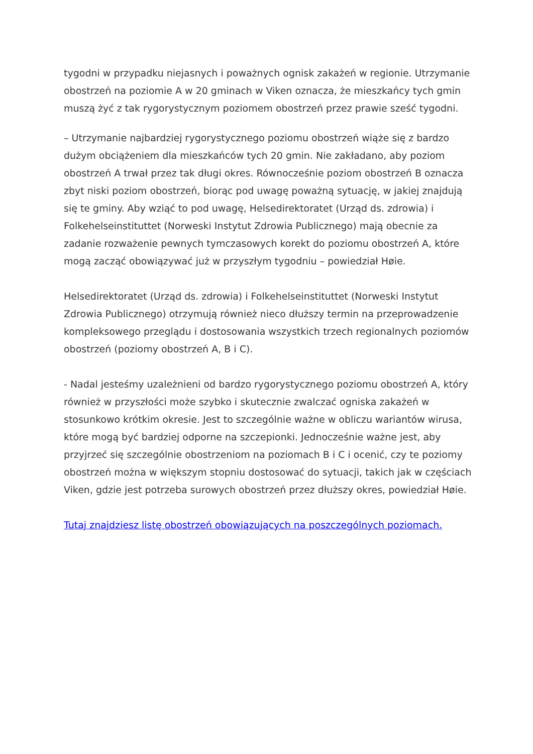tygodni w przypadku niejasnych i poważnych ognisk zakażeń w regionie. Utrzymanie obostrzeń na poziomie A w 20 gminach w Viken oznacza, że mieszkańcy tych gmin muszą żyć z tak rygorystycznym poziomem obostrzeń przez prawie sześć tygodni.
– Utrzymanie najbardziej rygorystycznego poziomu obostrzeń wiąże się z bardzo dużym obciążeniem dla mieszkańców tych 20 gmin. Nie zakładano, aby poziom obostrzeń A trwał przez tak długi okres. Równocześnie poziom obostrzeń B oznacza zbyt niski poziom obostrzeń, biorąc pod uwagę poważną sytuację, w jakiej znajdują się te gminy. Aby wziąć to pod uwagę, Helsedirektoratet (Urząd ds. zdrowia) i Folkehelseinstituttet (Norweski Instytut Zdrowia Publicznego) mają obecnie za zadanie rozważenie pewnych tymczasowych korekt do poziomu obostrzeń A, które mogą zacząć obowiązywać już w przyszłym tygodniu – powiedział Høie.
Helsedirektoratet (Urząd ds. zdrowia) i Folkehelseinstituttet (Norweski Instytut Zdrowia Publicznego) otrzymują również nieco dłuższy termin na przeprowadzenie kompleksowego przeglądu i dostosowania wszystkich trzech regionalnych poziomów obostrzeń (poziomy obostrzeń A, B i C).
- Nadal jesteśmy uzależnieni od bardzo rygorystycznego poziomu obostrzeń A, który również w przyszłości może szybko i skutecznie zwalczać ogniska zakażeń w stosunkowo krótkim okresie. Jest to szczególnie ważne w obliczu wariantów wirusa, które mogą być bardziej odporne na szczepionki. Jednocześnie ważne jest, aby przyjrzeć się szczególnie obostrzeniom na poziomach B i C i ocenić, czy te poziomy obostrzeń można w większym stopniu dostosować do sytuacji, takich jak w częściach Viken, gdzie jest potrzeba surowych obostrzeń przez dłuższy okres, powiedział Høie.
Tutaj znajdziesz listę obostrzeń obowiązujących na poszczególnych poziomach.